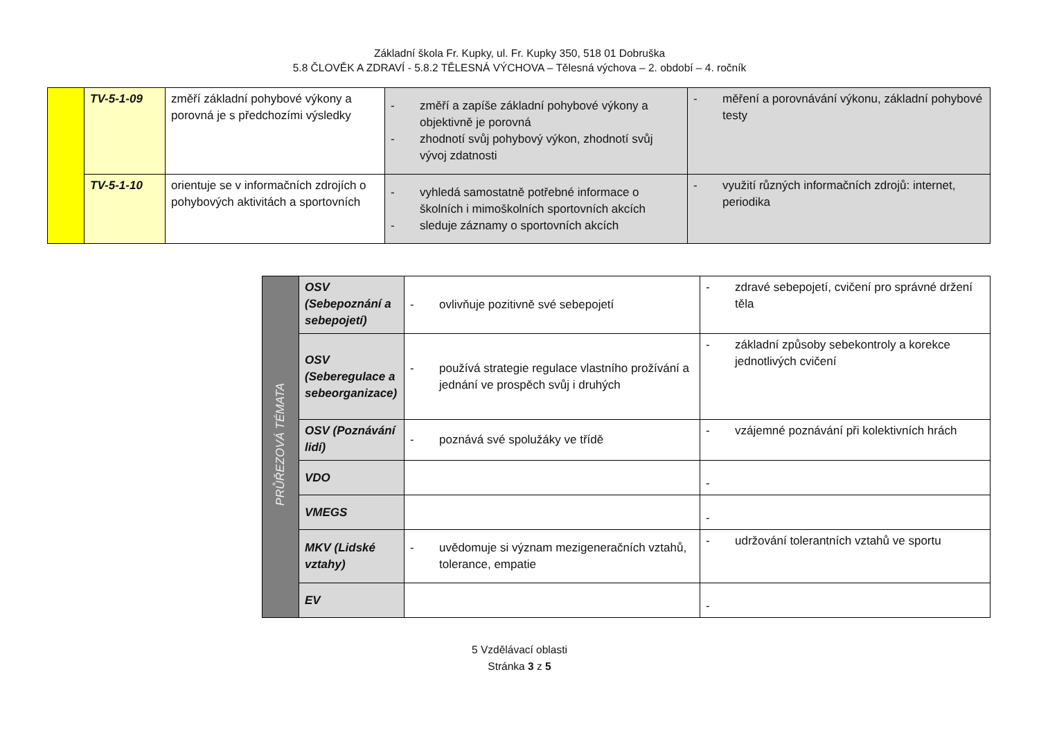Základní škola Fr. Kupky, ul. Fr. Kupky 350, 518 01 Dobruška
5.8 ČLOVĚK A ZDRAVÍ - 5.8.2 TĚLESNÁ VÝCHOVA – Tělesná výchova – 2. období – 4. ročník
| | TV-5-1-09 | změří základní pohybové výkony a porovná je s předchozími výsledky | - změří a zapíše základní pohybové výkony a objektivně je porovná - zhodnotí svůj pohybový výkon, zhodnotí svůj vývoj zdatnosti | - měření a porovnávání výkonu, základní pohybové testy |
| | TV-5-1-10 | orientuje se v informačních zdrojích o pohybových aktivitách a sportovních | - vyhledá samostatně potřebné informace o školních i mimoškolních sportovních akcích - sleduje záznamy o sportovních akcích | - využití různých informačních zdrojů: internet, periodika |
| PRŮŘEZOVÁ TÉMATA | OSV (Sebepoznání a sebepojetí) | - ovlivňuje pozitivně své sebepojetí | - zdravé sebepojetí, cvičení pro správné držení těla |
| | OSV (Seberegulace a sebeorganizace) | - používá strategie regulace vlastního prožívání a jednání ve prospěch svůj i druhých | - základní způsoby sebekontroly a korekce jednotlivých cvičení |
| | OSV (Poznávání lidí) | - poznává své spolužáky ve třídě | - vzájemné poznávání při kolektivních hrách |
| | VDO | | - |
| | VMEGS | | - |
| | MKV (Lidské vztahy) | - uvědomuje si význam mezigeneračních vztahů, tolerance, empatie | - udržování tolerantních vztahů ve sportu |
| | EV | | - |
5 Vzdělávací oblasti
Stránka 3 z 5